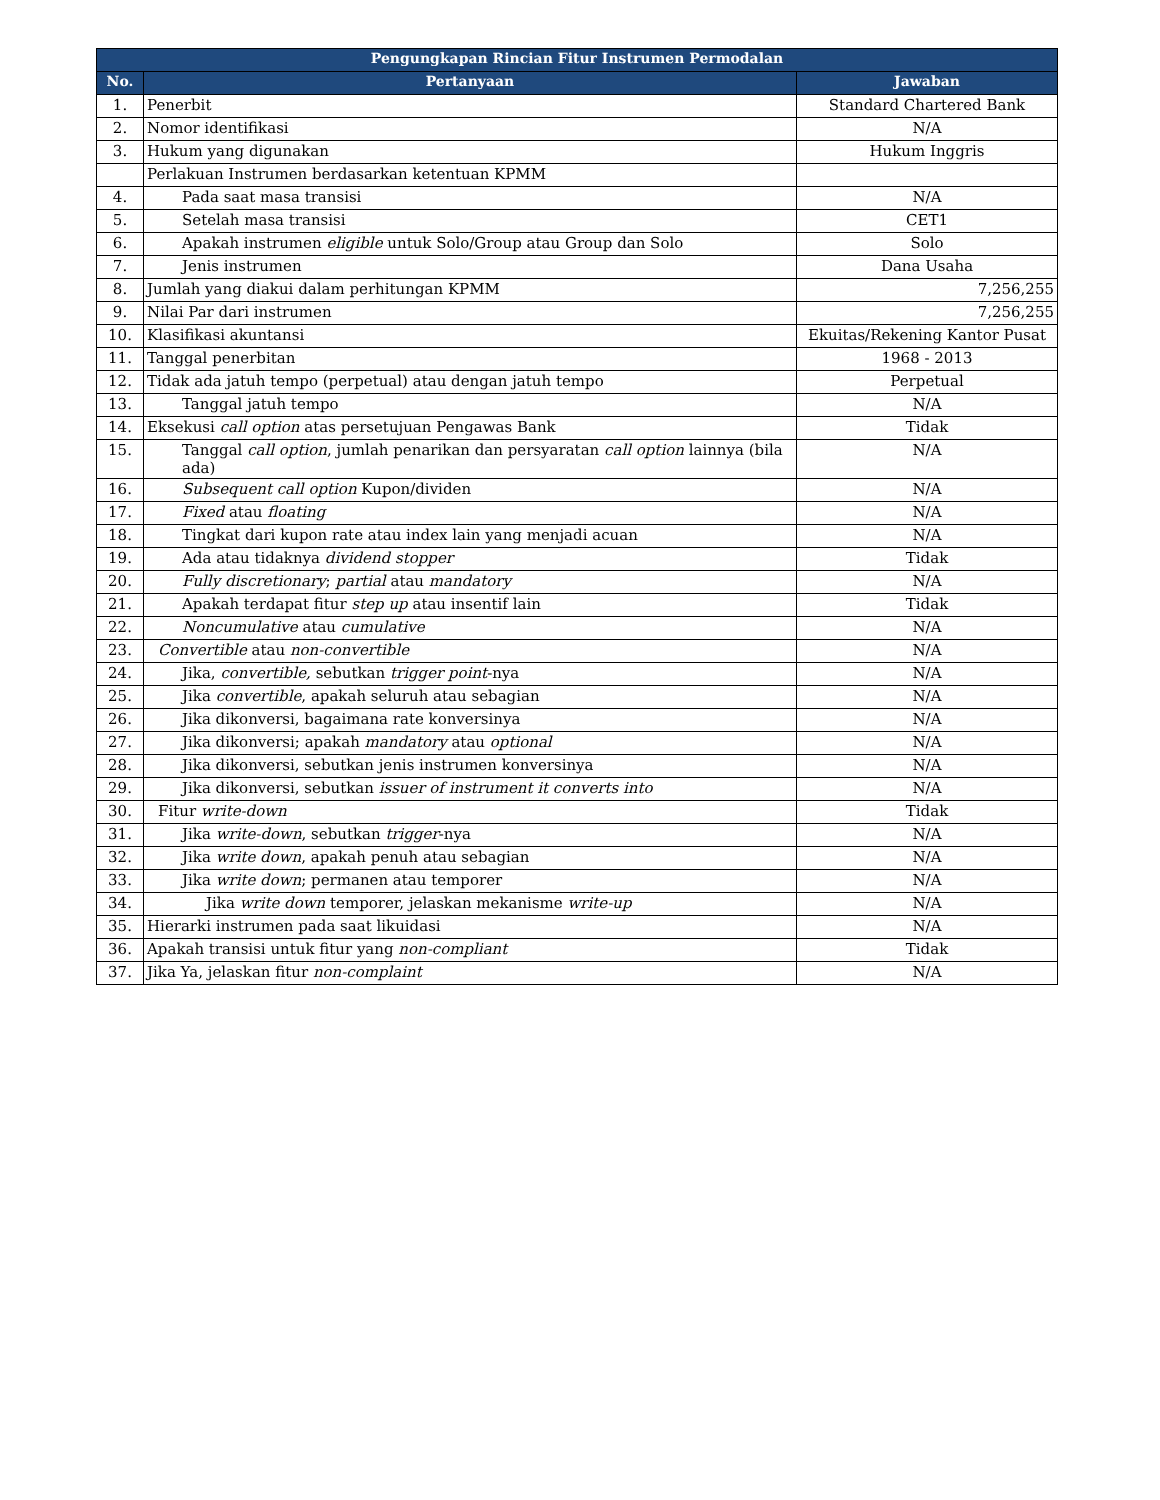| Pengungkapan Rincian Fitur Instrumen Permodalan | | |
| --- | --- | --- |
| No. | Pertanyaan | Jawaban |
| 1. | Penerbit | Standard Chartered Bank |
| 2. | Nomor identifikasi | N/A |
| 3. | Hukum yang digunakan | Hukum Inggris |
| | Perlakuan Instrumen berdasarkan ketentuan KPMM | |
| 4. | Pada saat masa transisi | N/A |
| 5. | Setelah masa transisi | CET1 |
| 6. | Apakah instrumen eligible untuk Solo/Group atau Group dan Solo | Solo |
| 7. | Jenis instrumen | Dana Usaha |
| 8. | Jumlah yang diakui dalam perhitungan KPMM | 7,256,255 |
| 9. | Nilai Par dari instrumen | 7,256,255 |
| 10. | Klasifikasi akuntansi | Ekuitas/Rekening Kantor Pusat |
| 11. | Tanggal penerbitan | 1968 - 2013 |
| 12. | Tidak ada jatuh tempo (perpetual) atau dengan jatuh tempo | Perpetual |
| 13. | Tanggal jatuh tempo | N/A |
| 14. | Eksekusi call option atas persetujuan Pengawas Bank | Tidak |
| 15. | Tanggal call option , jumlah penarikan dan persyaratan call option lainnya (bila ada) | N/A |
| 16. | Subsequent call option Kupon/dividen | N/A |
| 17. | Fixed atau floating | N/A |
| 18. | Tingkat dari kupon rate atau index lain yang menjadi acuan | N/A |
| 19. | Ada atau tidaknya dividend stopper | Tidak |
| 20. | Fully discretionary ; partial atau mandatory | N/A |
| 21. | Apakah terdapat fitur step up atau insentif lain | Tidak |
| 22. | Noncumulative atau cumulative | N/A |
| 23. | Convertible atau non-convertible | N/A |
| 24. | Jika, convertible, sebutkan trigger point -nya | N/A |
| 25. | Jika convertible , apakah seluruh atau sebagian | N/A |
| 26. | Jika dikonversi, bagaimana rate konversinya | N/A |
| 27. | Jika dikonversi; apakah mandatory atau optional | N/A |
| 28. | Jika dikonversi, sebutkan jenis instrumen konversinya | N/A |
| 29. | Jika dikonversi, sebutkan issuer of instrument it converts into | N/A |
| 30. | Fitur write-down | Tidak |
| 31. | Jika write-down , sebutkan trigger -nya | N/A |
| 32. | Jika write down , apakah penuh atau sebagian | N/A |
| 33. | Jika write down ; permanen atau temporer | N/A |
| 34. | Jika write down temporer, jelaskan mekanisme write-up | N/A |
| 35. | Hierarki instrumen pada saat likuidasi | N/A |
| 36. | Apakah transisi untuk fitur yang non-compliant | Tidak |
| 37. | Jika Ya, jelaskan fitur non-complaint | N/A |